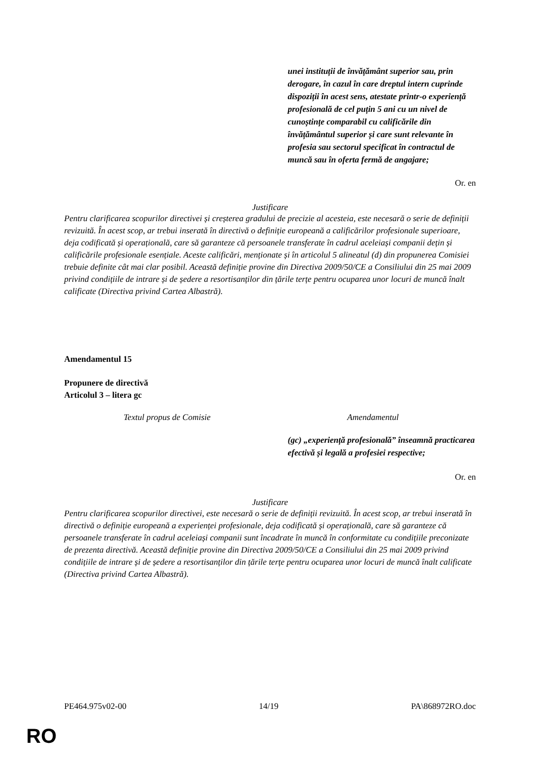| | unei instituții de învățământ superior sau, prin derogare, în cazul în care dreptul intern cuprinde dispoziții în acest sens, atestate printr-o experiență profesională de cel puțin 5 ani cu un nivel de cunoștințe comparabil cu calificările din învățământul superior și care sunt relevante în profesia sau sectorul specificat în contractul de muncă sau în oferta fermă de angajare; |
Or. en
Justificare
Pentru clarificarea scopurilor directivei și creșterea gradului de precizie al acesteia, este necesară o serie de definiții revizuită. În acest scop, ar trebui inserată în directivă o definiție europeană a calificărilor profesionale superioare, deja codificată și operațională, care să garanteze că persoanele transferate în cadrul aceleiași companii dețin și calificările profesionale esențiale. Aceste calificări, menționate și în articolul 5 alineatul (d) din propunerea Comisiei trebuie definite cât mai clar posibil. Această definiție provine din Directiva 2009/50/CE a Consiliului din 25 mai 2009 privind condițiile de intrare și de ședere a resortisanților din țările terțe pentru ocuparea unor locuri de muncă înalt calificate (Directiva privind Cartea Albastră).
Amendamentul 15
Propunere de directivă
Articolul 3 – litera gc
| Textul propus de Comisie | Amendamentul |
| | (gc) „experiență profesională” înseamnă practicarea efectivă și legală a profesiei respective; |
Or. en
Justificare
Pentru clarificarea scopurilor directivei, este necesară o serie de definiții revizuită. În acest scop, ar trebui inserată în directivă o definiție europeană a experienței profesionale, deja codificată și operațională, care să garanteze că persoanele transferate în cadrul aceleiași companii sunt încadrate în muncă în conformitate cu condițiile preconizate de prezenta directivă. Această definiție provine din Directiva 2009/50/CE a Consiliului din 25 mai 2009 privind condițiile de intrare și de ședere a resortisanților din țările terțe pentru ocuparea unor locuri de muncă înalt calificate (Directiva privind Cartea Albastră).
PE464.975v02-00 14/19 PA\868972RO.doc
RO